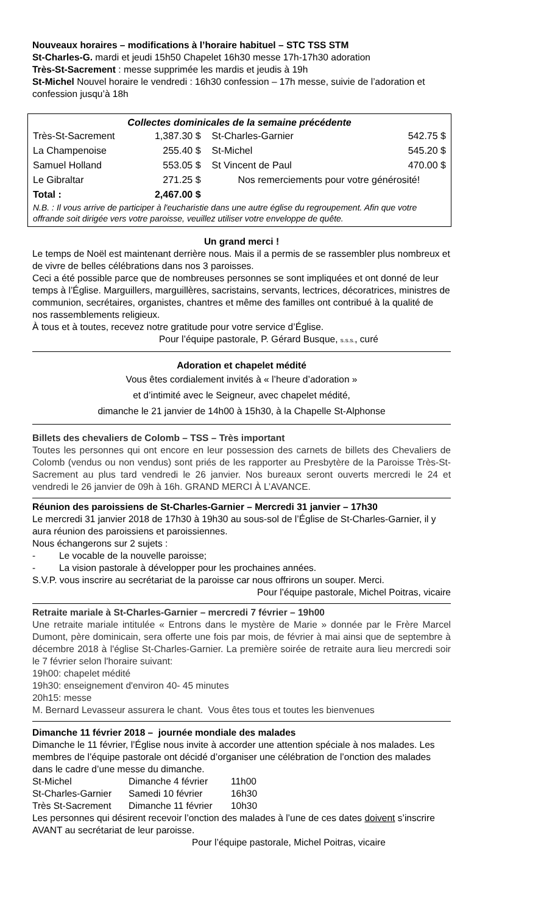Nouveaux horaires – modifications à l’horaire habituel – STC TSS STM
St-Charles-G. mardi et jeudi 15h50 Chapelet 16h30 messe 17h-17h30 adoration
Très-St-Sacrement : messe supprimée les mardis et jeudis à 19h
St-Michel Nouvel horaire le vendredi : 16h30 confession – 17h messe, suivie de l’adoration et confession jusqu’à 18h
Collectes dominicales de la semaine précédente
| Très-St-Sacrement | 1,387.30 $ | St-Charles-Garnier | 542.75 $ |
| La Champenoise | 255.40 $ | St-Michel | 545.20 $ |
| Samuel Holland | 553.05 $ | St Vincent de Paul | 470.00 $ |
| Le Gibraltar | 271.25 $ | Nos remerciements pour votre générosité! | |
| Total : | 2,467.00 $ | | |
N.B. : Il vous arrive de participer à l'eucharistie dans une autre église du regroupement. Afin que votre offrande soit dirigée vers votre paroisse, veuillez utiliser votre enveloppe de quête.
Un grand merci !
Le temps de Noël est maintenant derrière nous. Mais il a permis de se rassembler plus nombreux et de vivre de belles célébrations dans nos 3 paroisses.
Ceci a été possible parce que de nombreuses personnes se sont impliquées et ont donné de leur temps à l’Église. Marguillers, marguillères, sacristains, servants, lectrices, décoratrices, ministres de communion, secrétaires, organistes, chantres et même des familles ont contribué à la qualité de nos rassemblements religieux.
À tous et à toutes, recevez notre gratitude pour votre service d’Église.
Pour l’équipe pastorale, P. Gérard Busque, s.s.s., curé
Adoration et chapelet médité
Vous êtes cordialement invités à « l’heure d’adoration »
et d’intimité avec le Seigneur, avec chapelet médité,
dimanche le 21 janvier de 14h00 à 15h30, à la Chapelle St-Alphonse
Billets des chevaliers de Colomb – TSS – Très important
Toutes les personnes qui ont encore en leur possession des carnets de billets des Chevaliers de Colomb (vendus ou non vendus) sont priés de les rapporter au Presbytère de la Paroisse Très-St-Sacrement au plus tard vendredi le 26 janvier. Nos bureaux seront ouverts mercredi le 24 et vendredi le 26 janvier de 09h à 16h. GRAND MERCI À L’AVANCE.
Réunion des paroissiens de St-Charles-Garnier – Mercredi 31 janvier – 17h30
Le mercredi 31 janvier 2018 de 17h30 à 19h30 au sous-sol de l’Église de St-Charles-Garnier, il y aura réunion des paroissiens et paroissiennes.
Nous échangerons sur 2 sujets :
- Le vocable de la nouvelle paroisse;
- La vision pastorale à développer pour les prochaines années.
S.V.P. vous inscrire au secrétariat de la paroisse car nous offrirons un souper. Merci.
Pour l’équipe pastorale, Michel Poitras, vicaire
Retraite mariale à St-Charles-Garnier – mercredi 7 février – 19h00
Une retraite mariale intitulée « Entrons dans le mystère de Marie » donnée par le Frère Marcel Dumont, père dominicain, sera offerte une fois par mois, de février à mai ainsi que de septembre à décembre 2018 à l'église St-Charles-Garnier. La première soirée de retraite aura lieu mercredi soir le 7 février selon l'horaire suivant:
19h00: chapelet médité
19h30: enseignement d'environ 40- 45 minutes
20h15: messe
M. Bernard Levasseur assurera le chant. Vous êtes tous et toutes les bienvenues
Dimanche 11 février 2018 – journée mondiale des malades
Dimanche le 11 février, l’Église nous invite à accorder une attention spéciale à nos malades. Les membres de l’équipe pastorale ont décidé d’organiser une célébration de l’onction des malades dans le cadre d’une messe du dimanche.
| St-Michel | Dimanche 4 février | 11h00 |
| St-Charles-Garnier | Samedi 10 février | 16h30 |
| Très St-Sacrement | Dimanche 11 février | 10h30 |
Les personnes qui désirent recevoir l’onction des malades à l’une de ces dates doivent s’inscrire AVANT au secrétariat de leur paroisse.
Pour l’équipe pastorale, Michel Poitras, vicaire